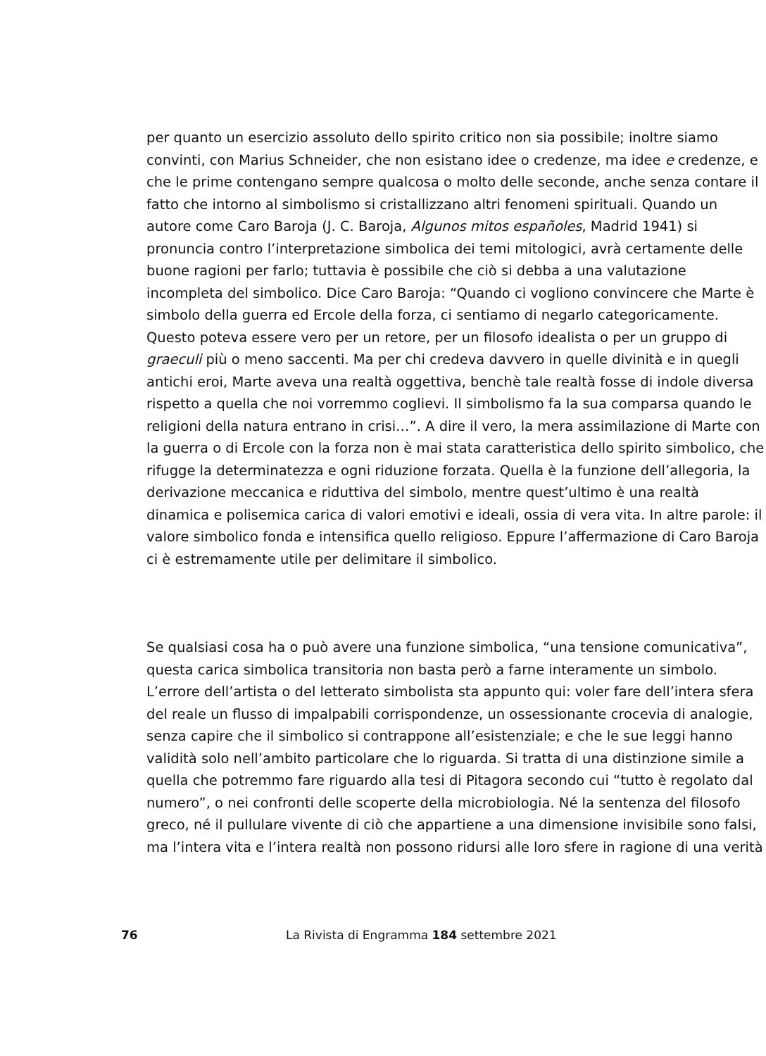per quanto un esercizio assoluto dello spirito critico non sia possibile; inoltre siamo convinti, con Marius Schneider, che non esistano idee o credenze, ma idee e credenze, e che le prime contengano sempre qualcosa o molto delle seconde, anche senza contare il fatto che intorno al simbolismo si cristallizzano altri fenomeni spirituali. Quando un autore come Caro Baroja (J. C. Baroja, Algunos mitos españoles, Madrid 1941) si pronuncia contro l’interpretazione simbolica dei temi mitologici, avrà certamente delle buone ragioni per farlo; tuttavia è possibile che ciò si debba a una valutazione incompleta del simbolico. Dice Caro Baroja: “Quando ci vogliono convincere che Marte è simbolo della guerra ed Ercole della forza, ci sentiamo di negarlo categoricamente. Questo poteva essere vero per un retore, per un filosofo idealista o per un gruppo di graeculi più o meno saccenti. Ma per chi credeva davvero in quelle divinità e in quegli antichi eroi, Marte aveva una realtà oggettiva, benchè tale realtà fosse di indole diversa rispetto a quella che noi vorremmo coglievi. Il simbolismo fa la sua comparsa quando le religioni della natura entrano in crisi…”. A dire il vero, la mera assimilazione di Marte con la guerra o di Ercole con la forza non è mai stata caratteristica dello spirito simbolico, che rifugge la determinatezza e ogni riduzione forzata. Quella è la funzione dell’allegoria, la derivazione meccanica e riduttiva del simbolo, mentre quest’ultimo è una realtà dinamica e polisemica carica di valori emotivi e ideali, ossia di vera vita. In altre parole: il valore simbolico fonda e intensifica quello religioso. Eppure l’affermazione di Caro Baroja ci è estremamente utile per delimitare il simbolico.
Se qualsiasi cosa ha o può avere una funzione simbolica, “una tensione comunicativa”, questa carica simbolica transitoria non basta però a farne interamente un simbolo. L’errore dell’artista o del letterato simbolista sta appunto qui: voler fare dell’intera sfera del reale un flusso di impalpabili corrispondenze, un ossessionante crocevia di analogie, senza capire che il simbolico si contrappone all’esistenziale; e che le sue leggi hanno validità solo nell’ambito particolare che lo riguarda. Si tratta di una distinzione simile a quella che potremmo fare riguardo alla tesi di Pitagora secondo cui “tutto è regolato dal numero”, o nei confronti delle scoperte della microbiologia. Né la sentenza del filosofo greco, né il pullulare vivente di ciò che appartiene a una dimensione invisibile sono falsi, ma l’intera vita e l’intera realtà non possono ridursi alle loro sfere in ragione di una verità
76 La Rivista di Engramma 184 settembre 2021